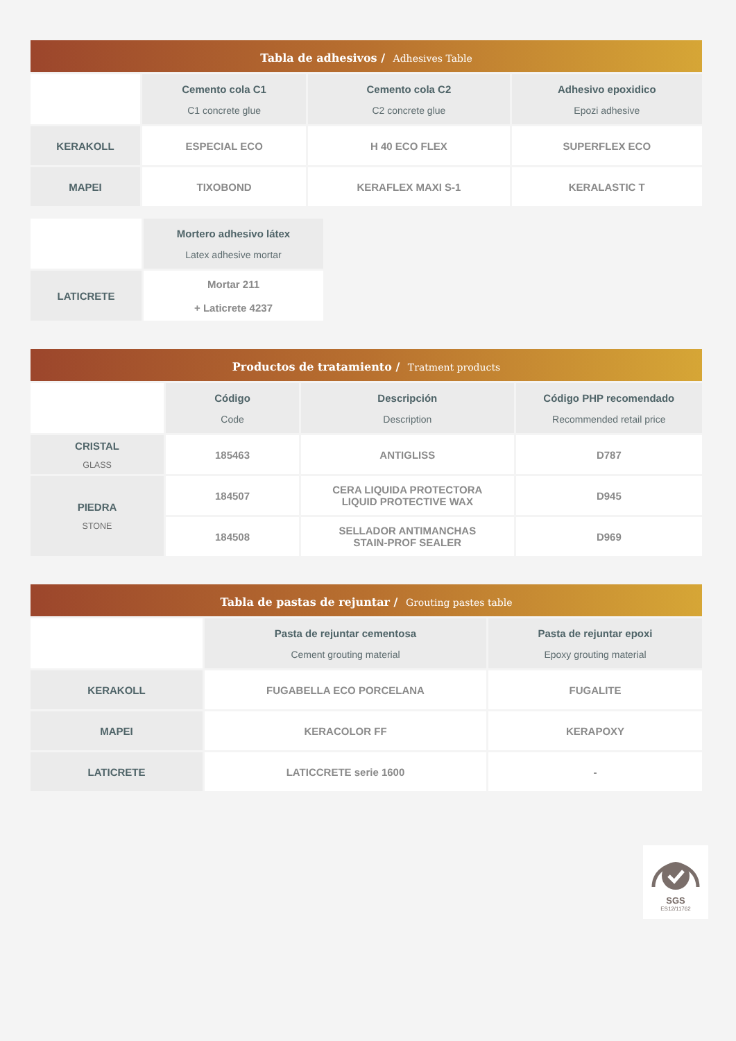Tabla de adhesivos / Adhesives Table
| | Cemento cola C1 C1 concrete glue | Cemento cola C2 C2 concrete glue | Adhesivo epoxidico Epozi adhesive |
| --- | --- | --- | --- |
| KERAKOLL | ESPECIAL ECO | H 40 ECO FLEX | SUPERFLEX ECO |
| MAPEI | TIXOBOND | KERAFLEX MAXI S-1 | KERALASTIC T |
| | Mortero adhesivo látex Latex adhesive mortar |
| --- | --- |
| LATICRETE | Mortar 211 + Laticrete 4237 |
Productos de tratamiento / Tratment products
| | Código Code | Descripción Description | Código PHP recomendado Recommended retail price |
| --- | --- | --- | --- |
| CRISTAL GLASS | 185463 | ANTIGLISS | D787 |
| PIEDRA STONE | 184507 | CERA LIQUIDA PROTECTORA LIQUID PROTECTIVE WAX | D945 |
| | 184508 | SELLADOR ANTIMANCHAS STAIN-PROF SEALER | D969 |
Tabla de pastas de rejuntar / Grouting pastes table
| | Pasta de rejuntar cementosa Cement grouting material | Pasta de rejuntar epoxi Epoxy grouting material |
| --- | --- | --- |
| KERAKOLL | FUGABELLA ECO PORCELANA | FUGALITE |
| MAPEI | KERACOLOR FF | KERAPOXY |
| LATICRETE | LATICCRETE serie 1600 | - |
SGS
ES12/11762